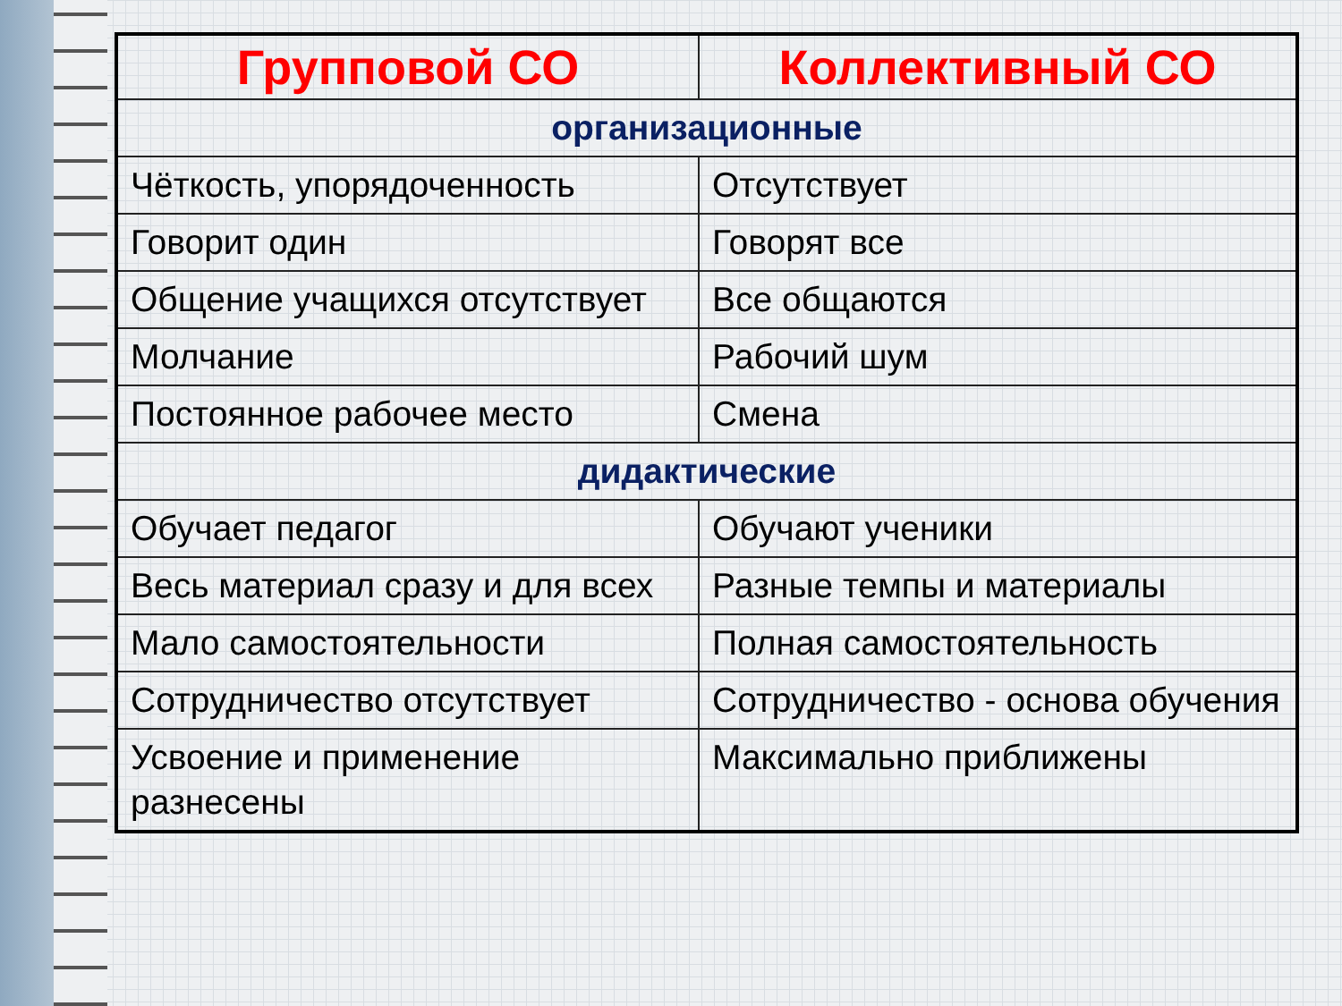| Групповой СО | Коллективный СО |
| --- | --- |
| организационные | |
| Чёткость, упорядоченность | Отсутствует |
| Говорит один | Говорят все |
| Общение учащихся отсутствует | Все общаются |
| Молчание | Рабочий шум |
| Постоянное рабочее место | Смена |
| дидактические | |
| Обучает педагог | Обучают ученики |
| Весь материал сразу и для всех | Разные темпы и материалы |
| Мало самостоятельности | Полная самостоятельность |
| Сотрудничество отсутствует | Сотрудничество - основа обучения |
| Усвоение и применение разнесены | Максимально приближены |